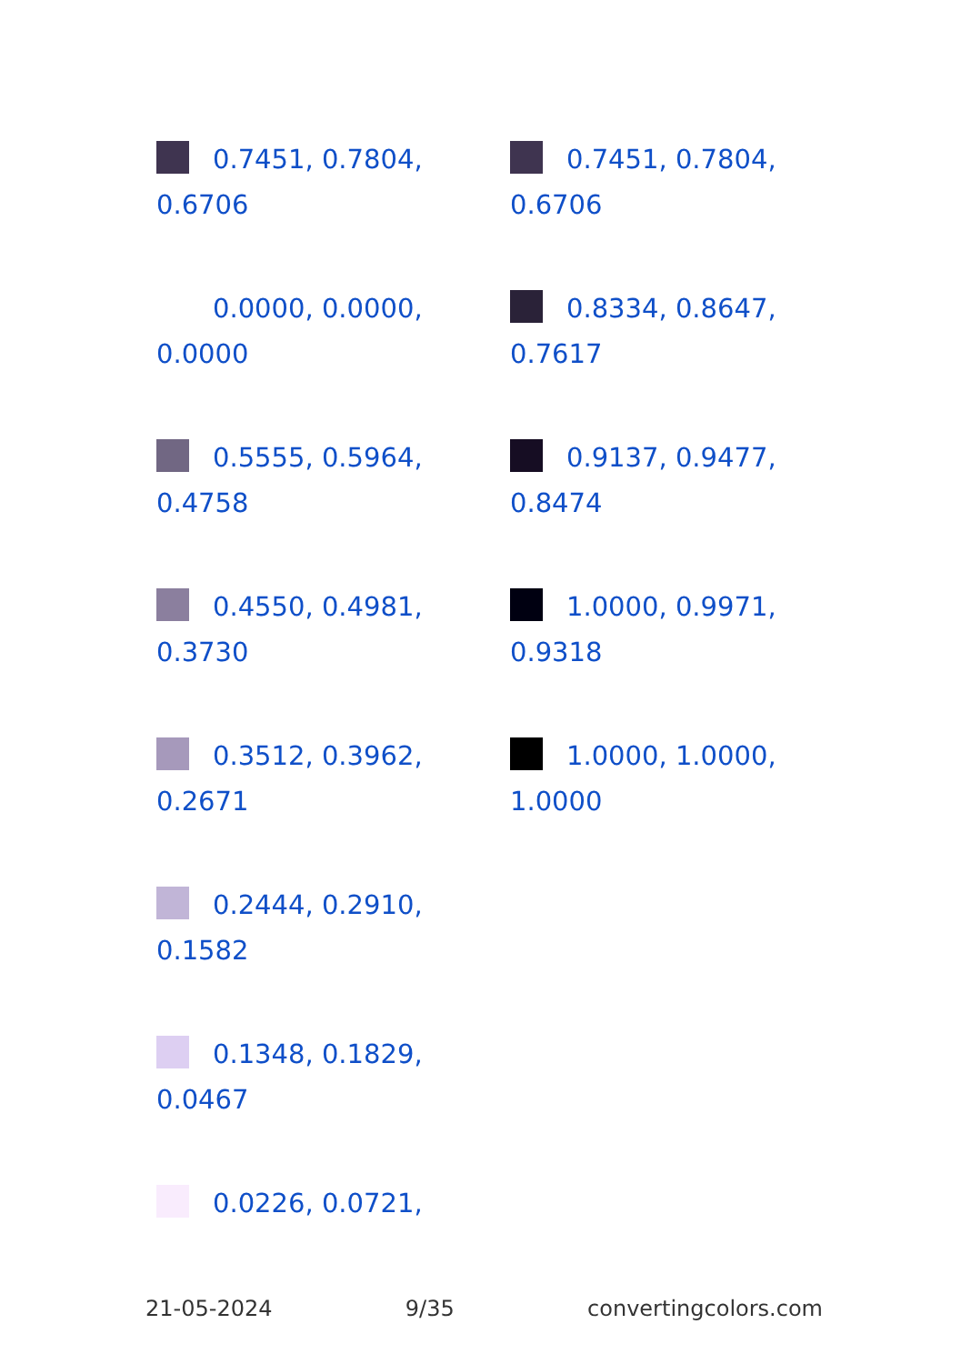0.7451, 0.7804, 0.6706
0.0000, 0.0000, 0.0000
0.5555, 0.5964, 0.4758
0.4550, 0.4981, 0.3730
0.3512, 0.3962, 0.2671
0.2444, 0.2910, 0.1582
0.1348, 0.1829, 0.0467
0.0226, 0.0721,
0.7451, 0.7804, 0.6706
0.8334, 0.8647, 0.7617
0.9137, 0.9477, 0.8474
1.0000, 0.9971, 0.9318
1.0000, 1.0000, 1.0000
21-05-2024 9/35 convertingcolors.com